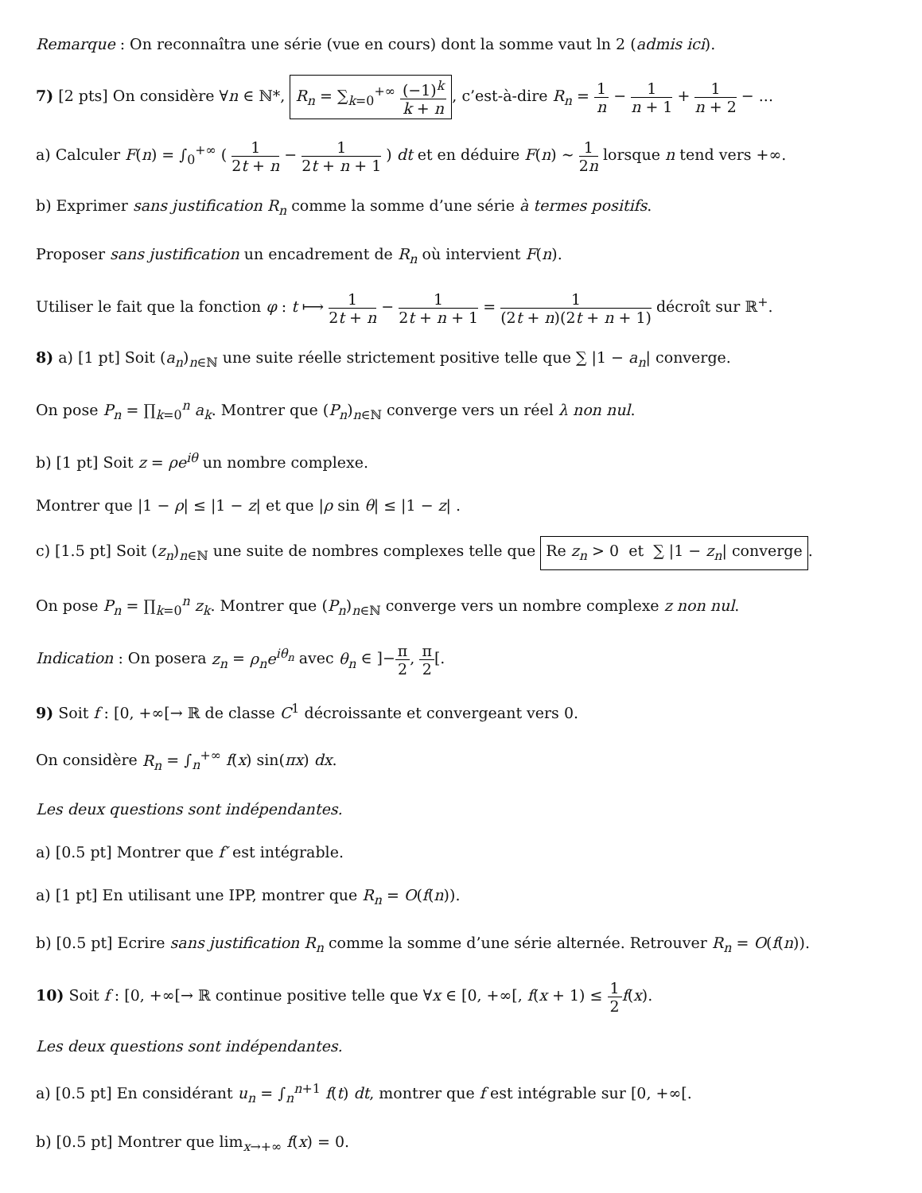Remarque : On reconnaîtra une série (vue en cours) dont la somme vaut ln 2 (admis ici).
7) [2 pts] On considère ∀n ∈ ℕ*, R<sub>n</sub> = ∑<sub>k=0</sub><sup>+∞</sup> (−1)<sup>k</sup> k + n, c’est-à-dire R<sub>n</sub> = 1 n − 1 n + 1 + 1 n + 2 − ...
a) Calculer F(n) = ∫<sub>0</sub><sup>+∞</sup> ( 1 2t + n − 1 2t + n + 1 ) dt et en déduire F(n) ∼ 1 2n lorsque n tend vers +∞.
b) Exprimer sans justification R<sub>n</sub> comme la somme d’une série à termes positifs.
Proposer sans justification un encadrement de R<sub>n</sub> où intervient F(n).
Utiliser le fait que la fonction φ : t ⟼ 1 2t + n − 1 2t + n + 1 = 1 (2t + n)(2t + n + 1) décroît sur ℝ<sup>+</sup>.
8) a) [1 pt] Soit (a<sub>n</sub>)<sub>n∈ℕ</sub> une suite réelle strictement positive telle que ∑ |1 − a<sub>n</sub>| converge.
On pose P<sub>n</sub> = ∏<sub>k=0</sub><sup>n</sup> a<sub>k</sub>. Montrer que (P<sub>n</sub>)<sub>n∈ℕ</sub> converge vers un réel λ non nul.
b) [1 pt] Soit z = ρe<sup>iθ</sup> un nombre complexe.
Montrer que |1 − ρ| ≤ |1 − z| et que |ρ sin θ| ≤ |1 − z| .
c) [1.5 pt] Soit (z<sub>n</sub>)<sub>n∈ℕ</sub> une suite de nombres complexes telle que Re z<sub>n</sub> > 0 et ∑ |1 − z<sub>n</sub>| converge.
On pose P<sub>n</sub> = ∏<sub>k=0</sub><sup>n</sup> z<sub>k</sub>. Montrer que (P<sub>n</sub>)<sub>n∈ℕ</sub> converge vers un nombre complexe z non nul.
Indication : On posera z<sub>n</sub> = ρ<sub>n</sub>e<sup>iθ<sub>n</sub></sup> avec θ<sub>n</sub> ∈ ]−π 2, π 2[.
9) Soit f : [0, +∞[→ ℝ de classe C<sup>1</sup> décroissante et convergeant vers 0.
On considère R<sub>n</sub> = ∫<sub>n</sub><sup>+∞</sup> f(x) sin(πx) dx.
Les deux questions sont indépendantes.
a) [0.5 pt] Montrer que f′ est intégrable.
a) [1 pt] En utilisant une IPP, montrer que R<sub>n</sub> = O(f(n)).
b) [0.5 pt] Ecrire sans justification R<sub>n</sub> comme la somme d’une série alternée. Retrouver R<sub>n</sub> = O(f(n)).
10) Soit f : [0, +∞[→ ℝ continue positive telle que ∀x ∈ [0, +∞[, f(x + 1) ≤ 1 2 f(x).
Les deux questions sont indépendantes.
a) [0.5 pt] En considérant u<sub>n</sub> = ∫<sub>n</sub><sup>n+1</sup> f(t) dt, montrer que f est intégrable sur [0, +∞[.
b) [0.5 pt] Montrer que lim<sub>x→+∞</sub> f(x) = 0.